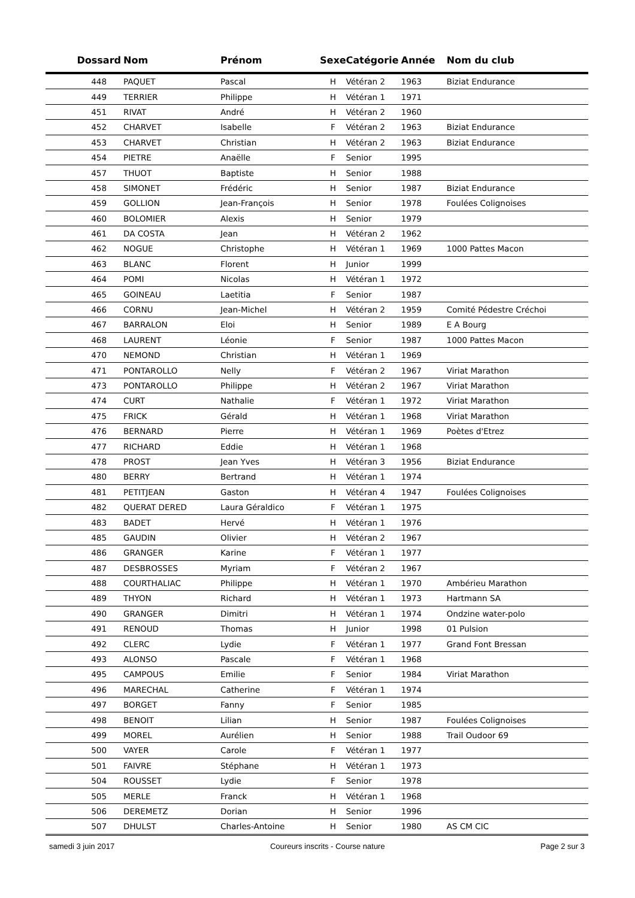| Dossard | Nom | Prénom | Sexe | Catégorie | Année | Nom du club |
| --- | --- | --- | --- | --- | --- | --- |
| 448 | PAQUET | Pascal | H | Vétéran 2 | 1963 | Biziat Endurance |
| 449 | TERRIER | Philippe | H | Vétéran 1 | 1971 | |
| 451 | RIVAT | André | H | Vétéran 2 | 1960 | |
| 452 | CHARVET | Isabelle | F | Vétéran 2 | 1963 | Biziat Endurance |
| 453 | CHARVET | Christian | H | Vétéran 2 | 1963 | Biziat Endurance |
| 454 | PIETRE | Anaëlle | F | Senior | 1995 | |
| 457 | THUOT | Baptiste | H | Senior | 1988 | |
| 458 | SIMONET | Frédéric | H | Senior | 1987 | Biziat Endurance |
| 459 | GOLLION | Jean-François | H | Senior | 1978 | Foulées Colignoises |
| 460 | BOLOMIER | Alexis | H | Senior | 1979 | |
| 461 | DA COSTA | Jean | H | Vétéran 2 | 1962 | |
| 462 | NOGUE | Christophe | H | Vétéran 1 | 1969 | 1000 Pattes Macon |
| 463 | BLANC | Florent | H | Junior | 1999 | |
| 464 | POMI | Nicolas | H | Vétéran 1 | 1972 | |
| 465 | GOINEAU | Laetitia | F | Senior | 1987 | |
| 466 | CORNU | Jean-Michel | H | Vétéran 2 | 1959 | Comité Pédestre Créchoi |
| 467 | BARRALON | Eloi | H | Senior | 1989 | E A Bourg |
| 468 | LAURENT | Léonie | F | Senior | 1987 | 1000 Pattes Macon |
| 470 | NEMOND | Christian | H | Vétéran 1 | 1969 | |
| 471 | PONTAROLLO | Nelly | F | Vétéran 2 | 1967 | Viriat Marathon |
| 473 | PONTAROLLO | Philippe | H | Vétéran 2 | 1967 | Viriat Marathon |
| 474 | CURT | Nathalie | F | Vétéran 1 | 1972 | Viriat Marathon |
| 475 | FRICK | Gérald | H | Vétéran 1 | 1968 | Viriat Marathon |
| 476 | BERNARD | Pierre | H | Vétéran 1 | 1969 | Poètes d'Etrez |
| 477 | RICHARD | Eddie | H | Vétéran 1 | 1968 | |
| 478 | PROST | Jean Yves | H | Vétéran 3 | 1956 | Biziat Endurance |
| 480 | BERRY | Bertrand | H | Vétéran 1 | 1974 | |
| 481 | PETITJEAN | Gaston | H | Vétéran 4 | 1947 | Foulées Colignoises |
| 482 | QUERAT DERED | Laura Géraldico | F | Vétéran 1 | 1975 | |
| 483 | BADET | Hervé | H | Vétéran 1 | 1976 | |
| 485 | GAUDIN | Olivier | H | Vétéran 2 | 1967 | |
| 486 | GRANGER | Karine | F | Vétéran 1 | 1977 | |
| 487 | DESBROSSES | Myriam | F | Vétéran 2 | 1967 | |
| 488 | COURTHALIAC | Philippe | H | Vétéran 1 | 1970 | Ambérieu Marathon |
| 489 | THYON | Richard | H | Vétéran 1 | 1973 | Hartmann SA |
| 490 | GRANGER | Dimitri | H | Vétéran 1 | 1974 | Ondzine water-polo |
| 491 | RENOUD | Thomas | H | Junior | 1998 | 01 Pulsion |
| 492 | CLERC | Lydie | F | Vétéran 1 | 1977 | Grand Font Bressan |
| 493 | ALONSO | Pascale | F | Vétéran 1 | 1968 | |
| 495 | CAMPOUS | Emilie | F | Senior | 1984 | Viriat Marathon |
| 496 | MARECHAL | Catherine | F | Vétéran 1 | 1974 | |
| 497 | BORGET | Fanny | F | Senior | 1985 | |
| 498 | BENOIT | Lilian | H | Senior | 1987 | Foulées Colignoises |
| 499 | MOREL | Aurélien | H | Senior | 1988 | Trail Oudoor 69 |
| 500 | VAYER | Carole | F | Vétéran 1 | 1977 | |
| 501 | FAIVRE | Stéphane | H | Vétéran 1 | 1973 | |
| 504 | ROUSSET | Lydie | F | Senior | 1978 | |
| 505 | MERLE | Franck | H | Vétéran 1 | 1968 | |
| 506 | DEREMETZ | Dorian | H | Senior | 1996 | |
| 507 | DHULST | Charles-Antoine | H | Senior | 1980 | AS CM CIC |
samedi 3 juin 2017 Coureurs inscrits - Course nature Page 2 sur 3